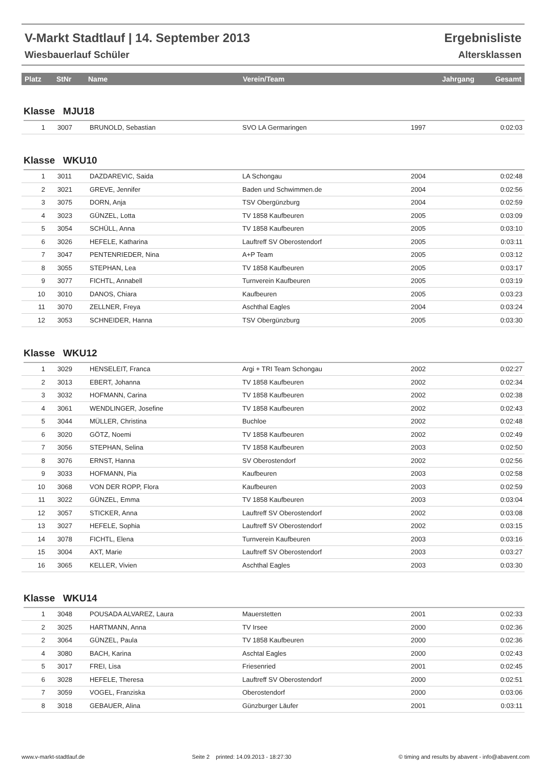V-Markt Stadtlauf | 14. September 2013 Ergebnisliste
Wiesbauerlauf Schüler Altersklassen
| Platz | StNr | Name | Verein/Team | Jahrgang | Gesamt |
| --- | --- | --- | --- | --- | --- |
Klasse MJU18
| 1 | 3007 | BRUNOLD, Sebastian | SVO LA Germaringen | 1997 | 0:02:03 |
Klasse WKU10
| 1 | 3011 | DAZDAREVIC, Saida | LA Schongau | 2004 | 0:02:48 |
| 2 | 3021 | GREVE, Jennifer | Baden und Schwimmen.de | 2004 | 0:02:56 |
| 3 | 3075 | DORN, Anja | TSV Obergünzburg | 2004 | 0:02:59 |
| 4 | 3023 | GÜNZEL, Lotta | TV 1858 Kaufbeuren | 2005 | 0:03:09 |
| 5 | 3054 | SCHÜLL, Anna | TV 1858 Kaufbeuren | 2005 | 0:03:10 |
| 6 | 3026 | HEFELE, Katharina | Lauftreff SV Oberostendorf | 2005 | 0:03:11 |
| 7 | 3047 | PENTENRIEDER, Nina | A+P Team | 2005 | 0:03:12 |
| 8 | 3055 | STEPHAN, Lea | TV 1858 Kaufbeuren | 2005 | 0:03:17 |
| 9 | 3077 | FICHTL, Annabell | Turnverein Kaufbeuren | 2005 | 0:03:19 |
| 10 | 3010 | DANOS, Chiara | Kaufbeuren | 2005 | 0:03:23 |
| 11 | 3070 | ZELLNER, Freya | Aschthal Eagles | 2004 | 0:03:24 |
| 12 | 3053 | SCHNEIDER, Hanna | TSV Obergünzburg | 2005 | 0:03:30 |
Klasse WKU12
| 1 | 3029 | HENSELEIT, Franca | Argi + TRI Team Schongau | 2002 | 0:02:27 |
| 2 | 3013 | EBERT, Johanna | TV 1858 Kaufbeuren | 2002 | 0:02:34 |
| 3 | 3032 | HOFMANN, Carina | TV 1858 Kaufbeuren | 2002 | 0:02:38 |
| 4 | 3061 | WENDLINGER, Josefine | TV 1858 Kaufbeuren | 2002 | 0:02:43 |
| 5 | 3044 | MÜLLER, Christina | Buchloe | 2002 | 0:02:48 |
| 6 | 3020 | GÖTZ, Noemi | TV 1858 Kaufbeuren | 2002 | 0:02:49 |
| 7 | 3056 | STEPHAN, Selina | TV 1858 Kaufbeuren | 2003 | 0:02:50 |
| 8 | 3076 | ERNST, Hanna | SV Oberostendorf | 2002 | 0:02:56 |
| 9 | 3033 | HOFMANN, Pia | Kaufbeuren | 2003 | 0:02:58 |
| 10 | 3068 | VON DER ROPP, Flora | Kaufbeuren | 2003 | 0:02:59 |
| 11 | 3022 | GÜNZEL, Emma | TV 1858 Kaufbeuren | 2003 | 0:03:04 |
| 12 | 3057 | STICKER, Anna | Lauftreff SV Oberostendorf | 2002 | 0:03:08 |
| 13 | 3027 | HEFELE, Sophia | Lauftreff SV Oberostendorf | 2002 | 0:03:15 |
| 14 | 3078 | FICHTL, Elena | Turnverein Kaufbeuren | 2003 | 0:03:16 |
| 15 | 3004 | AXT, Marie | Lauftreff SV Oberostendorf | 2003 | 0:03:27 |
| 16 | 3065 | KELLER, Vivien | Aschthal Eagles | 2003 | 0:03:30 |
Klasse WKU14
| 1 | 3048 | POUSADA ALVAREZ, Laura | Mauerstetten | 2001 | 0:02:33 |
| 2 | 3025 | HARTMANN, Anna | TV Irsee | 2000 | 0:02:36 |
| 2 | 3064 | GÜNZEL, Paula | TV 1858 Kaufbeuren | 2000 | 0:02:36 |
| 4 | 3080 | BACH, Karina | Aschtal Eagles | 2000 | 0:02:43 |
| 5 | 3017 | FREI, Lisa | Friesenried | 2001 | 0:02:45 |
| 6 | 3028 | HEFELE, Theresa | Lauftreff SV Oberostendorf | 2000 | 0:02:51 |
| 7 | 3059 | VOGEL, Franziska | Oberostendorf | 2000 | 0:03:06 |
| 8 | 3018 | GEBAUER, Alina | Günzburger Läufer | 2001 | 0:03:11 |
www.v-markt-stadtlauf.de Seite 2 printed: 14.09.2013 - 18:27:30 © timing and results by abavent - info@abavent.com